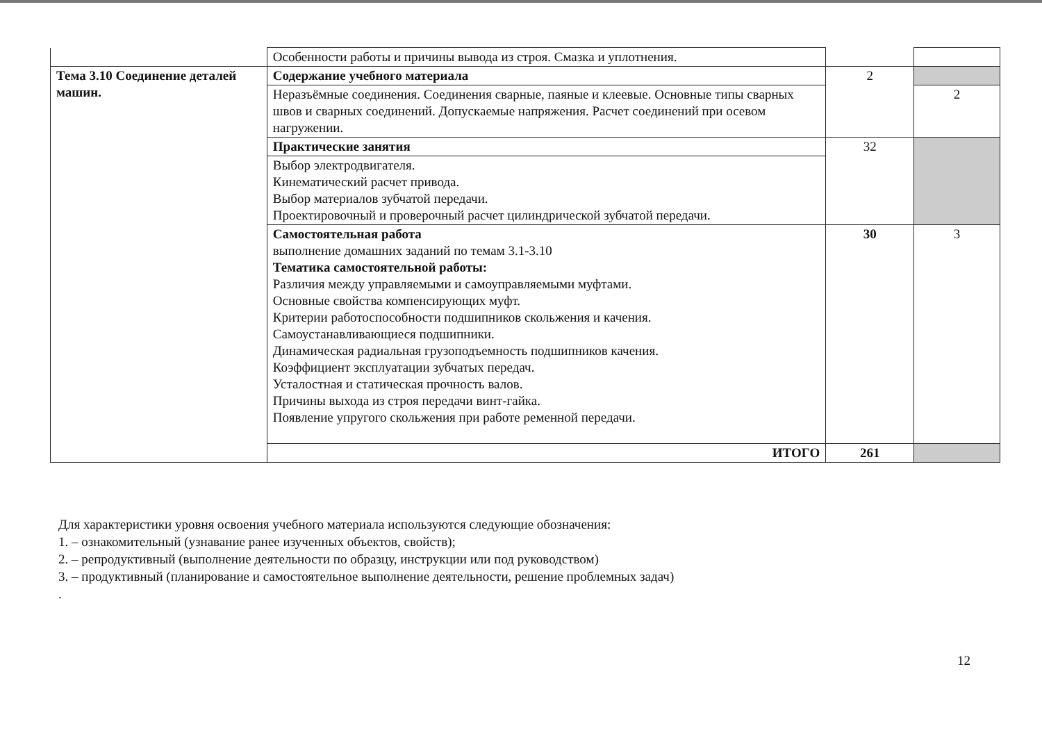| | Особенности работы и причины вывода из строя. Смазка и уплотнения. | | |
| Тема 3.10 Соединение деталей машин. | Содержание учебного материала | 2 | |
| | Неразъёмные соединения. Соединения сварные, паяные и клеевые. Основные типы сварных швов и сварных соединений. Допускаемые напряжения. Расчет соединений при осевом нагружении. | | 2 |
| | Практические занятия | 32 | |
| | Выбор электродвигателя. Кинематический расчет привода. Выбор материалов зубчатой передачи. Проектировочный и проверочный расчет цилиндрической зубчатой передачи. | | |
| | Самостоятельная работа выполнение домашних заданий по темам 3.1-3.10 Тематика самостоятельной работы: Различия между управляемыми и самоуправляемыми муфтами. Основные свойства компенсирующих муфт. Критерии работоспособности подшипников скольжения и качения. Самоустанавливающиеся подшипники. Динамическая радиальная грузоподъемность подшипников качения. Коэффициент эксплуатации зубчатых передач. Усталостная и статическая прочность валов. Причины выхода из строя передачи винт-гайка. Появление упругого скольжения при работе ременной передачи. | 30 | 3 |
| | ИТОГО | 261 | |
Для характеристики уровня освоения учебного материала используются следующие обозначения:
1. – ознакомительный (узнавание ранее изученных объектов, свойств);
2. – репродуктивный (выполнение деятельности по образцу, инструкции или под руководством)
3. – продуктивный (планирование и самостоятельное выполнение деятельности, решение проблемных задач)
.
12